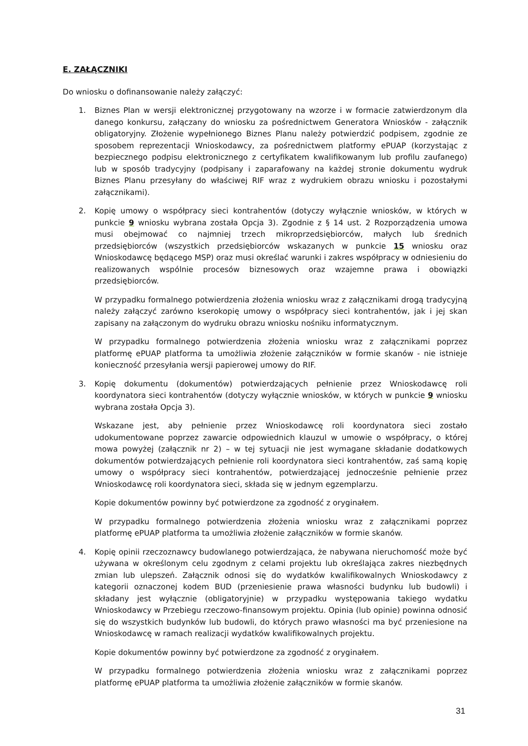E. ZAŁĄCZNIKI
Do wniosku o dofinansowanie należy załączyć:
1. Biznes Plan w wersji elektronicznej przygotowany na wzorze i w formacie zatwierdzonym dla danego konkursu, załączany do wniosku za pośrednictwem Generatora Wniosków - załącznik obligatoryjny. Złożenie wypełnionego Biznes Planu należy potwierdzić podpisem, zgodnie ze sposobem reprezentacji Wnioskodawcy, za pośrednictwem platformy ePUAP (korzystając z bezpiecznego podpisu elektronicznego z certyfikatem kwalifikowanym lub profilu zaufanego) lub w sposób tradycyjny (podpisany i zaparafowany na każdej stronie dokumentu wydruk Biznes Planu przesyłany do właściwej RIF wraz z wydrukiem obrazu wniosku i pozostałymi załącznikami).
2. Kopię umowy o współpracy sieci kontrahentów (dotyczy wyłącznie wniosków, w których w punkcie 9 wniosku wybrana została Opcja 3). Zgodnie z § 14 ust. 2 Rozporządzenia umowa musi obejmować co najmniej trzech mikroprzedsiębiorców, małych lub średnich przedsiębiorców (wszystkich przedsiębiorców wskazanych w punkcie 15 wniosku oraz Wnioskodawcę będącego MSP) oraz musi określać warunki i zakres współpracy w odniesieniu do realizowanych wspólnie procesów biznesowych oraz wzajemne prawa i obowiązki przedsiębiorców.
W przypadku formalnego potwierdzenia złożenia wniosku wraz z załącznikami drogą tradycyjną należy załączyć zarówno kserokopię umowy o współpracy sieci kontrahentów, jak i jej skan zapisany na załączonym do wydruku obrazu wniosku nośniku informatycznym.
W przypadku formalnego potwierdzenia złożenia wniosku wraz z załącznikami poprzez platformę ePUAP platforma ta umożliwia złożenie załączników w formie skanów - nie istnieje konieczność przesyłania wersji papierowej umowy do RIF.
3. Kopię dokumentu (dokumentów) potwierdzających pełnienie przez Wnioskodawcę roli koordynatora sieci kontrahentów (dotyczy wyłącznie wniosków, w których w punkcie 9 wniosku wybrana została Opcja 3).
Wskazane jest, aby pełnienie przez Wnioskodawcę roli koordynatora sieci zostało udokumentowane poprzez zawarcie odpowiednich klauzul w umowie o współpracy, o której mowa powyżej (załącznik nr 2) – w tej sytuacji nie jest wymagane składanie dodatkowych dokumentów potwierdzających pełnienie roli koordynatora sieci kontrahentów, zaś samą kopię umowy o współpracy sieci kontrahentów, potwierdzającej jednocześnie pełnienie przez Wnioskodawcę roli koordynatora sieci, składa się w jednym egzemplarzu.
Kopie dokumentów powinny być potwierdzone za zgodność z oryginałem.
W przypadku formalnego potwierdzenia złożenia wniosku wraz z załącznikami poprzez platformę ePUAP platforma ta umożliwia złożenie załączników w formie skanów.
4. Kopię opinii rzeczoznawcy budowlanego potwierdzająca, że nabywana nieruchomość może być używana w określonym celu zgodnym z celami projektu lub określająca zakres niezbędnych zmian lub ulepszeń. Załącznik odnosi się do wydatków kwalifikowalnych Wnioskodawcy z kategorii oznaczonej kodem BUD (przeniesienie prawa własności budynku lub budowli) i składany jest wyłącznie (obligatoryjnie) w przypadku występowania takiego wydatku Wnioskodawcy w Przebiegu rzeczowo-finansowym projektu. Opinia (lub opinie) powinna odnosić się do wszystkich budynków lub budowli, do których prawo własności ma być przeniesione na Wnioskodawcę w ramach realizacji wydatków kwalifikowalnych projektu.
Kopie dokumentów powinny być potwierdzone za zgodność z oryginałem.
W przypadku formalnego potwierdzenia złożenia wniosku wraz z załącznikami poprzez platformę ePUAP platforma ta umożliwia złożenie załączników w formie skanów.
31